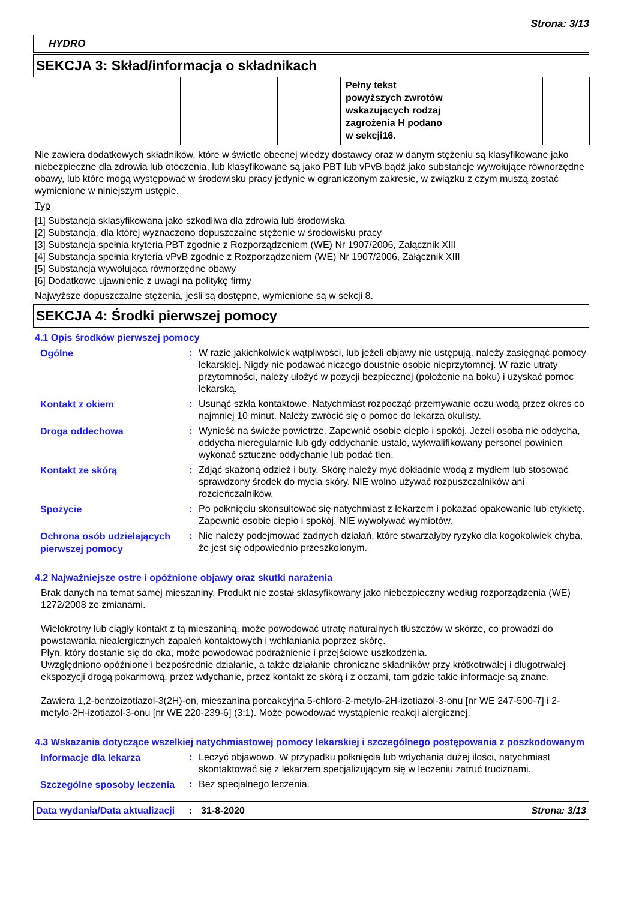Strona: 3/13
HYDRO
SEKCJA 3: Skład/informacja o składnikach
| | | | Pełny tekst powyższych zwrotów wskazujących rodzaj zagrożenia H podano w sekcji16. | |
Nie zawiera dodatkowych składników, które w świetle obecnej wiedzy dostawcy oraz w danym stężeniu są klasyfikowane jako niebezpieczne dla zdrowia lub otoczenia, lub klasyfikowane są jako PBT lub vPvB bądź jako substancje wywołujące równorzędne obawy, lub które mogą występować w środowisku pracy jedynie w ograniczonym zakresie, w związku z czym muszą zostać wymienione w niniejszym ustępie.
Typ
[1] Substancja sklasyfikowana jako szkodliwa dla zdrowia lub środowiska
[2] Substancja, dla której wyznaczono dopuszczalne stężenie w środowisku pracy
[3] Substancja spełnia kryteria PBT zgodnie z Rozporządzeniem (WE) Nr 1907/2006, Załącznik XIII
[4] Substancja spełnia kryteria vPvB zgodnie z Rozporządzeniem (WE) Nr 1907/2006, Załącznik XIII
[5] Substancja wywołująca równorzędne obawy
[6] Dodatkowe ujawnienie z uwagi na politykę firmy
Najwyższe dopuszczalne stężenia, jeśli są dostępne, wymienione są w sekcji 8.
SEKCJA 4: Środki pierwszej pomocy
4.1 Opis środków pierwszej pomocy
| Ogólne | : | W razie jakichkolwiek wątpliwości, lub jeżeli objawy nie ustępują, należy zasięgnąć pomocy lekarskiej. Nigdy nie podawać niczego doustnie osobie nieprzytomnej. W razie utraty przytomności, należy ułożyć w pozycji bezpiecznej (położenie na boku) i uzyskać pomoc lekarską. |
| Kontakt z okiem | : | Usunąć szkła kontaktowe. Natychmiast rozpocząć przemywanie oczu wodą przez okres co najmniej 10 minut. Należy zwrócić się o pomoc do lekarza okulisty. |
| Droga oddechowa | : | Wynieść na świeże powietrze. Zapewnić osobie ciepło i spokój. Jeżeli osoba nie oddycha, oddycha nieregularnie lub gdy oddychanie ustało, wykwalifikowany personel powinien wykonać sztuczne oddychanie lub podać tlen. |
| Kontakt ze skórą | : | Zdjąć skażoną odzież i buty. Skórę należy myć dokładnie wodą z mydłem lub stosować sprawdzony środek do mycia skóry. NIE wolno używać rozpuszczalników ani rozcieńczalników. |
| Spożycie | : | Po połknięciu skonsultować się natychmiast z lekarzem i pokazać opakowanie lub etykietę. Zapewnić osobie ciepło i spokój. NIE wywoływać wymiotów. |
| Ochrona osób udzielających pierwszej pomocy | : | Nie należy podejmować żadnych działań, które stwarzałyby ryzyko dla kogokolwiek chyba, że jest się odpowiednio przeszkolonym. |
4.2 Najważniejsze ostre i opóźnione objawy oraz skutki narażenia
Brak danych na temat samej mieszaniny. Produkt nie został sklasyfikowany jako niebezpieczny według rozporządzenia (WE) 1272/2008 ze zmianami.
Wielokrotny lub ciągły kontakt z tą mieszaniną, może powodować utratę naturalnych tłuszczów w skórze, co prowadzi do powstawania niealergicznych zapaleń kontaktowych i wchłaniania poprzez skórę.
Płyn, który dostanie się do oka, może powodować podrażnienie i przejściowe uszkodzenia.
Uwzględniono opóźnione i bezpośrednie działanie, a także działanie chroniczne składników przy krótkotrwałej i długotrwałej ekspozycji drogą pokarmową, przez wdychanie, przez kontakt ze skórą i z oczami, tam gdzie takie informacje są znane.
Zawiera 1,2-benzoizotiazol-3(2H)-on, mieszanina poreakcyjna 5-chloro-2-metylo-2H-izotiazol-3-onu [nr WE 247-500-7] i 2-metylo-2H-izotiazol-3-onu [nr WE 220-239-6] (3:1). Może powodować wystąpienie reakcji alergicznej.
4.3 Wskazania dotyczące wszelkiej natychmiastowej pomocy lekarskiej i szczególnego postępowania z poszkodowanym
| Informacje dla lekarza | : | Leczyć objawowo. W przypadku połknięcia lub wdychania dużej ilości, natychmiast skontaktować się z lekarzem specjalizującym się w leczeniu zatruć truciznami. |
| Szczególne sposoby leczenia | : | Bez specjalnego leczenia. |
Data wydania/Data aktualizacji
: 31-8-2020 Strona: 3/13